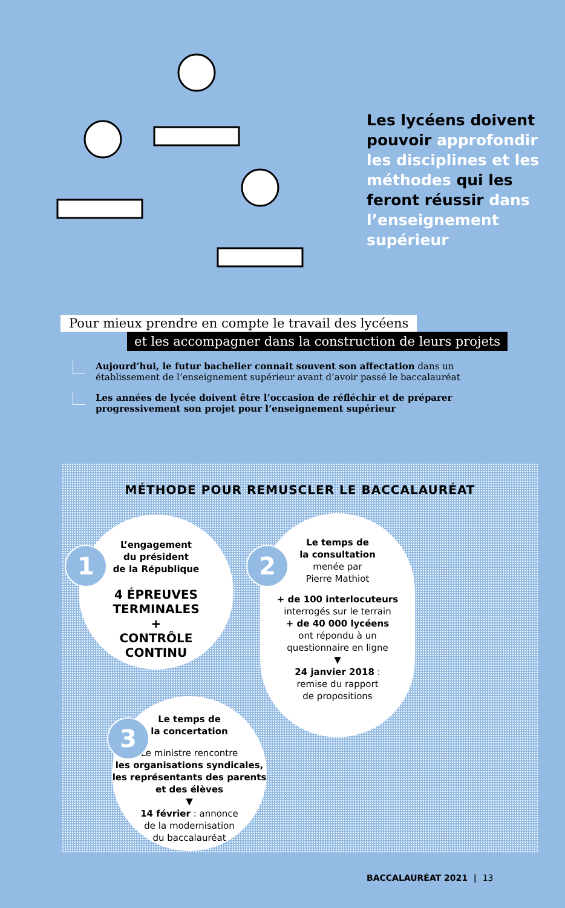Les lycéens doivent pouvoir approfondir les disciplines et les méthodes qui les feront réussir dans l’enseignement supérieur
Pour mieux prendre en compte le travail des lycéens
et les accompagner dans la construction de leurs projets
Aujourd’hui, le futur bachelier connait souvent son affectation dans un établissement de l’enseignement supérieur avant d’avoir passé le baccalauréat
Les années de lycée doivent être l’occasion de réfléchir et de préparer progressivement son projet pour l’enseignement supérieur
MÉTHODE POUR REMUSCLER LE BACCALAURÉAT
L’engagement
du président
de la République
4 ÉPREUVES
TERMINALES
+
CONTRÔLE
CONTINU
1
Le temps de
la consultation
menée par
Pierre Mathiot
+ de 100 interlocuteurs
interrogés sur le terrain
+ de 40 000 lycéens
ont répondu à un
questionnaire en ligne
▼
24 janvier 2018 :
remise du rapport
de propositions
2
Le temps de
la concertation
Le ministre rencontre
les organisations syndicales, les représentants des parents et des élèves
▼
14 février : annonce
de la modernisation
du baccalauréat
3
BACCALAURÉAT 2021 | 13